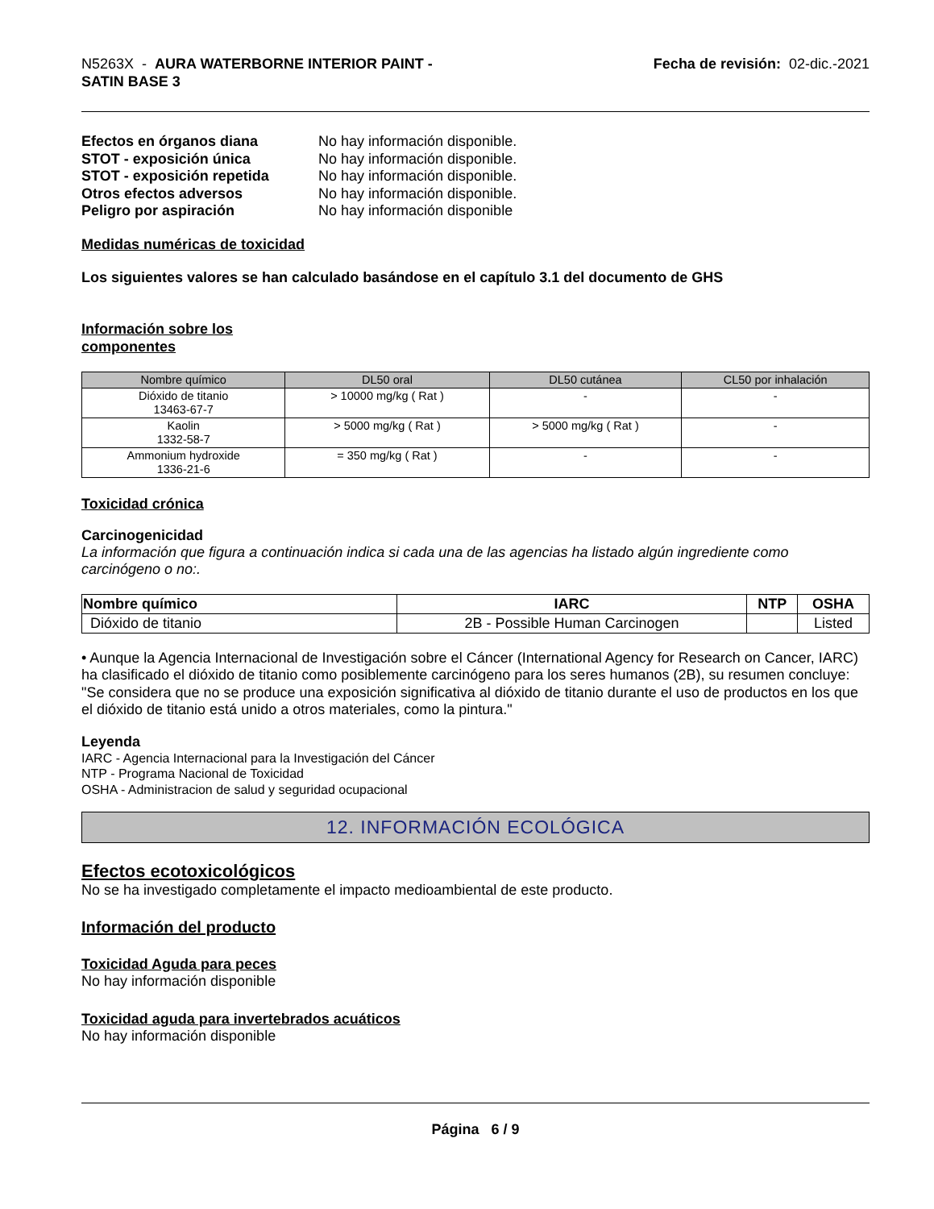N5263X - AURA WATERBORNE INTERIOR PAINT -
SATIN BASE 3
Fecha de revisión: 02-dic.-2021
Efectos en órganos diana No hay información disponible. STOT - exposición única No hay información disponible. STOT - exposición repetida No hay información disponible. Otros efectos adversos No hay información disponible. Peligro por aspiración No hay información disponible
Medidas numéricas de toxicidad
Los siguientes valores se han calculado basándose en el capítulo 3.1 del documento de GHS
Información sobre los
componentes
| Nombre químico | DL50 oral | DL50 cutánea | CL50 por inhalación |
| --- | --- | --- | --- |
| Dióxido de titanio 13463-67-7 | > 10000 mg/kg ( Rat ) | - | - |
| Kaolin 1332-58-7 | > 5000 mg/kg ( Rat ) | > 5000 mg/kg ( Rat ) | - |
| Ammonium hydroxide 1336-21-6 | = 350 mg/kg ( Rat ) | - | - |
Toxicidad crónica
Carcinogenicidad
La información que figura a continuación indica si cada una de las agencias ha listado algún ingrediente como carcinógeno o no:.
| Nombre químico | IARC | NTP | OSHA |
| --- | --- | --- | --- |
| Dióxido de titanio | 2B - Possible Human Carcinogen | | Listed |
• Aunque la Agencia Internacional de Investigación sobre el Cáncer (International Agency for Research on Cancer, IARC) ha clasificado el dióxido de titanio como posiblemente carcinógeno para los seres humanos (2B), su resumen concluye: "Se considera que no se produce una exposición significativa al dióxido de titanio durante el uso de productos en los que el dióxido de titanio está unido a otros materiales, como la pintura."
Leyenda
IARC - Agencia Internacional para la Investigación del Cáncer
NTP - Programa Nacional de Toxicidad
OSHA - Administracion de salud y seguridad ocupacional
12. INFORMACIÓN ECOLÓGICA
Efectos ecotoxicológicos
No se ha investigado completamente el impacto medioambiental de este producto.
Información del producto
Toxicidad Aguda para peces
No hay información disponible
Toxicidad aguda para invertebrados acuáticos
No hay información disponible
Página 6 / 9